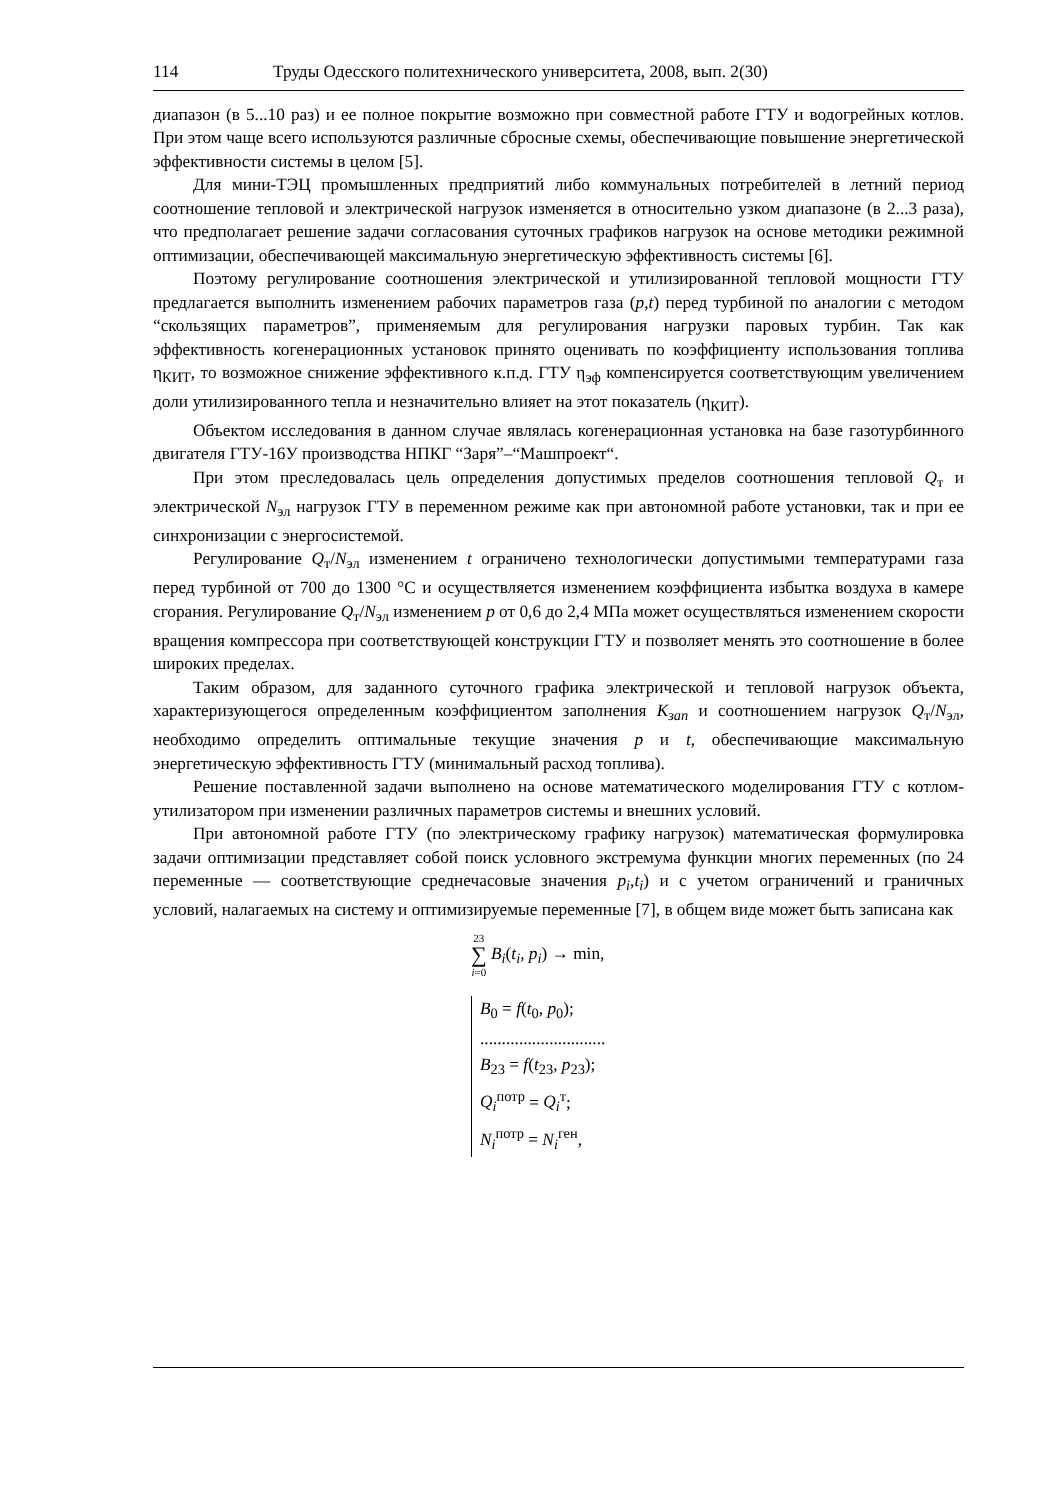114 Труды Одесского политехнического университета, 2008, вып. 2(30)
диапазон (в 5...10 раз) и ее полное покрытие возможно при совместной работе ГТУ и водогрейных котлов. При этом чаще всего используются различные сбросные схемы, обеспечивающие повышение энергетической эффективности системы в целом [5].
Для мини-ТЭЦ промышленных предприятий либо коммунальных потребителей в летний период соотношение тепловой и электрической нагрузок изменяется в относительно узком диапазоне (в 2...3 раза), что предполагает решение задачи согласования суточных графиков нагрузок на основе методики режимной оптимизации, обеспечивающей максимальную энергетическую эффективность системы [6].
Поэтому регулирование соотношения электрической и утилизированной тепловой мощности ГТУ предлагается выполнить изменением рабочих параметров газа (p,t) перед турбиной по аналогии с методом “скользящих параметров”, применяемым для регулирования нагрузки паровых турбин. Так как эффективность когенерационных установок принято оценивать по коэффициенту использования топлива η<sub>КИТ</sub>, то возможное снижение эффективного к.п.д. ГТУ η<sub>эф</sub> компенсируется соответствующим увеличением доли утилизированного тепла и незначительно влияет на этот показатель (η<sub>КИТ</sub>).
Объектом исследования в данном случае являлась когенерационная установка на базе газотурбинного двигателя ГТУ-16У производства НПКГ “Заря”–“Машпроект“.
При этом преследовалась цель определения допустимых пределов соотношения тепловой Q<sub>т</sub> и электрической N<sub>эл</sub> нагрузок ГТУ в переменном режиме как при автономной работе установки, так и при ее синхронизации с энергосистемой.
Регулирование Q<sub>т</sub>/N<sub>эл</sub> изменением t ограничено технологически допустимыми температурами газа перед турбиной от 700 до 1300 °С и осуществляется изменением коэффициента избытка воздуха в камере сгорания. Регулирование Q<sub>т</sub>/N<sub>эл</sub> изменением p от 0,6 до 2,4 МПа может осуществляться изменением скорости вращения компрессора при соответствующей конструкции ГТУ и позволяет менять это соотношение в более широких пределах.
Таким образом, для заданного суточного графика электрической и тепловой нагрузок объекта, характеризующегося определенным коэффициентом заполнения K<sub>зап</sub> и соотношением нагрузок Q<sub>т</sub>/N<sub>эл</sub>, необходимо определить оптимальные текущие значения p и t, обеспечивающие максимальную энергетическую эффективность ГТУ (минимальный расход топлива).
Решение поставленной задачи выполнено на основе математического моделирования ГТУ с котлом-утилизатором при изменении различных параметров системы и внешних условий.
При автономной работе ГТУ (по электрическому графику нагрузок) математическая формулировка задачи оптимизации представляет собой поиск условного экстремума функции многих переменных (по 24 переменные — соответствующие среднечасовые значения p<sub>i</sub>,t<sub>i</sub>) и с учетом ограничений и граничных условий, налагаемых на систему и оптимизируемые переменные [7], в общем виде может быть записана как
23
∑
i=0 B<sub>i</sub>(t<sub>i</sub>, p<sub>i</sub>) → min,
B<sub>0</sub> = f(t<sub>0</sub>, p<sub>0</sub>);
.............................
B<sub>23</sub> = f(t<sub>23</sub>, p<sub>23</sub>);
Q<sub>i</sub><sup>потр</sup> = Q<sub>i</sub><sup>т</sup>;
N<sub>i</sub><sup>потр</sup> = N<sub>i</sub><sup>ген</sup>,